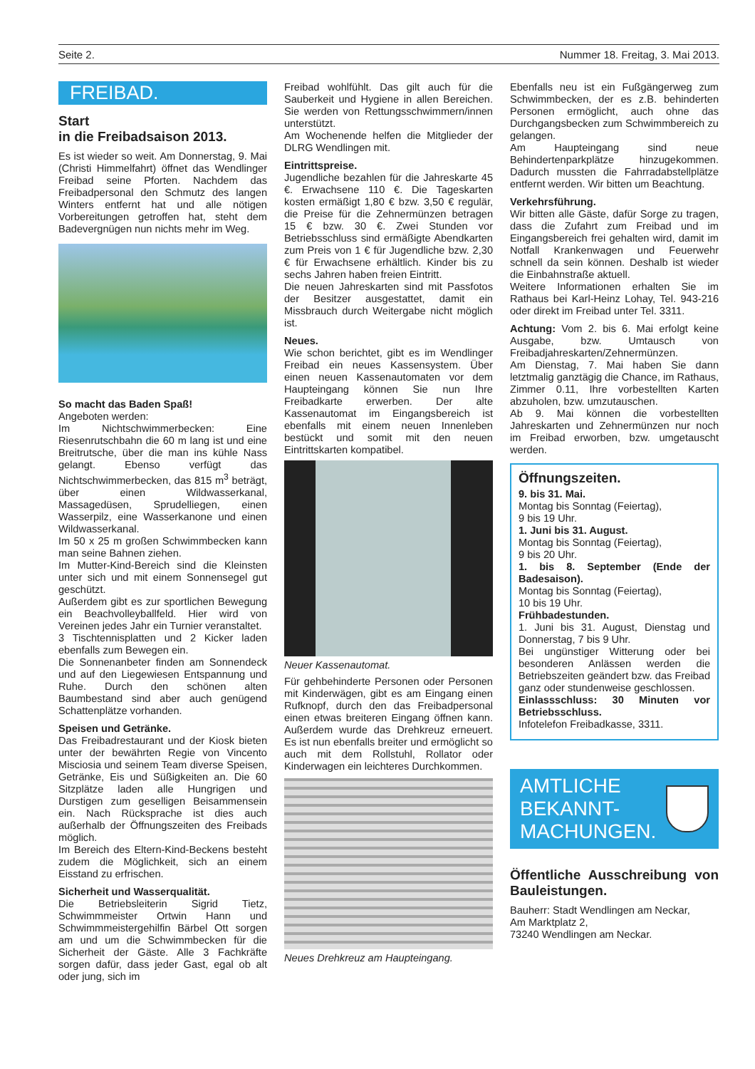Seite 2. Nummer 18. Freitag, 3. Mai 2013.
FREIBAD.
Start
in die Freibadsaison 2013.
Es ist wieder so weit. Am Donnerstag, 9. Mai (Christi Himmelfahrt) öffnet das Wendlinger Freibad seine Pforten. Nachdem das Freibadpersonal den Schmutz des langen Winters entfernt hat und alle nötigen Vorbereitungen getroffen hat, steht dem Badevergnügen nun nichts mehr im Weg.
So macht das Baden Spaß!
Angeboten werden:
Im Nichtschwimmerbecken: Eine Riesenrutschbahn die 60 m lang ist und eine Breitrutsche, über die man ins kühle Nass gelangt. Ebenso verfügt das Nichtschwimmerbecken, das 815 m<sup>3</sup> beträgt, über einen Wildwasserkanal, Massagedüsen, Sprudelliegen, einen Wasserpilz, eine Wasserkanone und einen Wildwasserkanal.
Im 50 x 25 m großen Schwimmbecken kann man seine Bahnen ziehen.
Im Mutter-Kind-Bereich sind die Kleinsten unter sich und mit einem Sonnensegel gut geschützt.
Außerdem gibt es zur sportlichen Bewegung ein Beachvolleyballfeld. Hier wird von Vereinen jedes Jahr ein Turnier veranstaltet.
3 Tischtennisplatten und 2 Kicker laden ebenfalls zum Bewegen ein.
Die Sonnenanbeter finden am Sonnendeck und auf den Liegewiesen Entspannung und Ruhe. Durch den schönen alten Baumbestand sind aber auch genügend Schattenplätze vorhanden.
Speisen und Getränke.
Das Freibadrestaurant und der Kiosk bieten unter der bewährten Regie von Vincento Misciosia und seinem Team diverse Speisen, Getränke, Eis und Süßigkeiten an. Die 60 Sitzplätze laden alle Hungrigen und Durstigen zum geselligen Beisammensein ein. Nach Rücksprache ist dies auch außerhalb der Öffnungszeiten des Freibads möglich.
Im Bereich des Eltern-Kind-Beckens besteht zudem die Möglichkeit, sich an einem Eisstand zu erfrischen.
Sicherheit und Wasserqualität.
Die Betriebsleiterin Sigrid Tietz, Schwimmmeister Ortwin Hann und Schwimmmeistergehilfin Bärbel Ott sorgen am und um die Schwimmbecken für die Sicherheit der Gäste. Alle 3 Fachkräfte sorgen dafür, dass jeder Gast, egal ob alt oder jung, sich im
Freibad wohlfühlt. Das gilt auch für die Sauberkeit und Hygiene in allen Bereichen. Sie werden von Rettungsschwimmern/innen unterstützt.
Am Wochenende helfen die Mitglieder der DLRG Wendlingen mit.
Eintrittspreise.
Jugendliche bezahlen für die Jahreskarte 45 €. Erwachsene 110 €. Die Tageskarten kosten ermäßigt 1,80 € bzw. 3,50 € regulär, die Preise für die Zehnermünzen betragen 15 € bzw. 30 €. Zwei Stunden vor Betriebsschluss sind ermäßigte Abendkarten zum Preis von 1 € für Jugendliche bzw. 2,30 € für Erwachsene erhältlich. Kinder bis zu sechs Jahren haben freien Eintritt.
Die neuen Jahreskarten sind mit Passfotos der Besitzer ausgestattet, damit ein Missbrauch durch Weitergabe nicht möglich ist.
Neues.
Wie schon berichtet, gibt es im Wendlinger Freibad ein neues Kassensystem. Über einen neuen Kassenautomaten vor dem Haupteingang können Sie nun Ihre Freibadkarte erwerben. Der alte Kassenautomat im Eingangsbereich ist ebenfalls mit einem neuen Innenleben bestückt und somit mit den neuen Eintrittskarten kompatibel.
Neuer Kassenautomat.
Für gehbehinderte Personen oder Personen mit Kinderwägen, gibt es am Eingang einen Rufknopf, durch den das Freibadpersonal einen etwas breiteren Eingang öffnen kann. Außerdem wurde das Drehkreuz erneuert. Es ist nun ebenfalls breiter und ermöglicht so auch mit dem Rollstuhl, Rollator oder Kinderwagen ein leichteres Durchkommen.
Neues Drehkreuz am Haupteingang.
Ebenfalls neu ist ein Fußgängerweg zum Schwimmbecken, der es z.B. behinderten Personen ermöglicht, auch ohne das Durchgangsbecken zum Schwimmbereich zu gelangen.
Am Haupteingang sind neue Behindertenparkplätze hinzugekommen. Dadurch mussten die Fahrradabstellplätze entfernt werden. Wir bitten um Beachtung.
Verkehrsführung.
Wir bitten alle Gäste, dafür Sorge zu tragen, dass die Zufahrt zum Freibad und im Eingangsbereich frei gehalten wird, damit im Notfall Krankenwagen und Feuerwehr schnell da sein können. Deshalb ist wieder die Einbahnstraße aktuell.
Weitere Informationen erhalten Sie im Rathaus bei Karl-Heinz Lohay, Tel. 943-216 oder direkt im Freibad unter Tel. 3311.
Achtung: Vom 2. bis 6. Mai erfolgt keine Ausgabe, bzw. Umtausch von Freibadjahreskarten/Zehnermünzen.
Am Dienstag, 7. Mai haben Sie dann letztmalig ganztägig die Chance, im Rathaus, Zimmer 0.11, Ihre vorbestellten Karten abzuholen, bzw. umzutauschen.
Ab 9. Mai können die vorbestellten Jahreskarten und Zehnermünzen nur noch im Freibad erworben, bzw. umgetauscht werden.
Öffnungszeiten.
9. bis 31. Mai.
Montag bis Sonntag (Feiertag),
9 bis 19 Uhr.
1. Juni bis 31. August.
Montag bis Sonntag (Feiertag),
9 bis 20 Uhr.
1. bis 8. September (Ende der Badesaison).
Montag bis Sonntag (Feiertag),
10 bis 19 Uhr.
Frühbadestunden.
1. Juni bis 31. August, Dienstag und Donnerstag, 7 bis 9 Uhr.
Bei ungünstiger Witterung oder bei besonderen Anlässen werden die Betriebszeiten geändert bzw. das Freibad ganz oder stundenweise geschlossen.
Einlassschluss: 30 Minuten vor Betriebsschluss.
Infotelefon Freibadkasse, 3311.
AMTLICHE
BEKANNT-
MACHUNGEN.
Öffentliche Ausschreibung von Bauleistungen.
Bauherr: Stadt Wendlingen am Neckar,
Am Marktplatz 2,
73240 Wendlingen am Neckar.